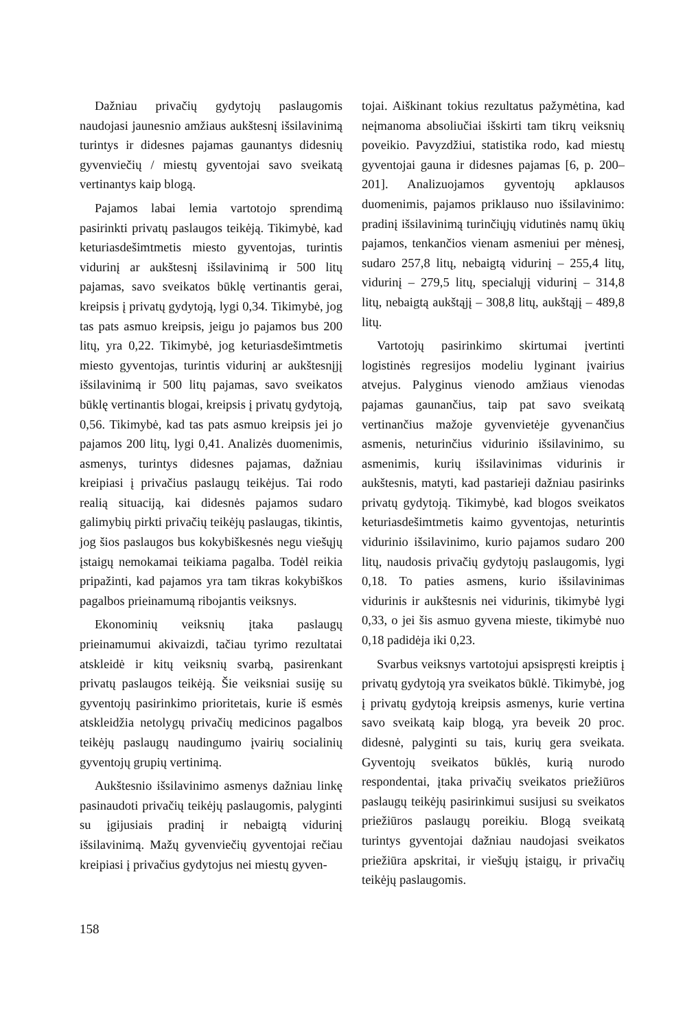Dažniau privačių gydytojų paslaugomis naudojasi jaunesnio amžiaus aukštesnį išsilavinimą turintys ir didesnes pajamas gaunantys didesnių gyvenviečių / miestų gyventojai savo sveikatą vertinantys kaip blogą.
Pajamos labai lemia vartotojo sprendimą pasirinkti privatų paslaugos teikėją. Tikimybė, kad keturiasdešimtmetis miesto gyventojas, turintis vidurinį ar aukštesnį išsilavinimą ir 500 litų pajamas, savo sveikatos būklę vertinantis gerai, kreipsis į privatų gydytoją, lygi 0,34. Tikimybė, jog tas pats asmuo kreipsis, jeigu jo pajamos bus 200 litų, yra 0,22. Tikimybė, jog keturiasdešimtmetis miesto gyventojas, turintis vidurinį ar aukštesnįjį išsilavinimą ir 500 litų pajamas, savo sveikatos būklę vertinantis blogai, kreipsis į privatų gydytoją, 0,56. Tikimybė, kad tas pats asmuo kreipsis jei jo pajamos 200 litų, lygi 0,41. Analizės duomenimis, asmenys, turintys didesnes pajamas, dažniau kreipiasi į privačius paslaugų teikėjus. Tai rodo realią situaciją, kai didesnės pajamos sudaro galimybių pirkti privačių teikėjų paslaugas, tikintis, jog šios paslaugos bus kokybiškesnės negu viešųjų įstaigų nemokamai teikiama pagalba. Todėl reikia pripažinti, kad pajamos yra tam tikras kokybiškos pagalbos prieinamumą ribojantis veiksnys.
Ekonominių veiksnių įtaka paslaugų prieinamumui akivaizdi, tačiau tyrimo rezultatai atskleidė ir kitų veiksnių svarbą, pasirenkant privatų paslaugos teikėją. Šie veiksniai susiję su gyventojų pasirinkimo prioritetais, kurie iš esmės atskleidžia netolygų privačių medicinos pagalbos teikėjų paslaugų naudingumo įvairių socialinių gyventojų grupių vertinimą.
Aukštesnio išsilavinimo asmenys dažniau linkę pasinaudoti privačių teikėjų paslaugomis, palyginti su įgijusiais pradinį ir nebaigtą vidurinį išsilavinimą. Mažų gyvenviečių gyventojai rečiau kreipiasi į privačius gydytojus nei miestų gyven-
tojai. Aiškinant tokius rezultatus pažymėtina, kad neįmanoma absoliučiai išskirti tam tikrų veiksnių poveikio. Pavyzdžiui, statistika rodo, kad miestų gyventojai gauna ir didesnes pajamas [6, p. 200–201]. Analizuojamos gyventojų apklausos duomenimis, pajamos priklauso nuo išsilavinimo: pradinį išsilavinimą turinčiųjų vidutinės namų ūkių pajamos, tenkančios vienam asmeniui per mėnesį, sudaro 257,8 litų, nebaigtą vidurinį – 255,4 litų, vidurinį – 279,5 litų, specialųjį vidurinį – 314,8 litų, nebaigtą aukštąjį – 308,8 litų, aukštąjį – 489,8 litų.
Vartotojų pasirinkimo skirtumai įvertinti logistinės regresijos modeliu lyginant įvairius atvejus. Palyginus vienodo amžiaus vienodas pajamas gaunančius, taip pat savo sveikatą vertinančius mažoje gyvenvietėje gyvenančius asmenis, neturinčius vidurinio išsilavinimo, su asmenimis, kurių išsilavinimas vidurinis ir aukštesnis, matyti, kad pastarieji dažniau pasirinks privatų gydytoją. Tikimybė, kad blogos sveikatos keturiasdešimtmetis kaimo gyventojas, neturintis vidurinio išsilavinimo, kurio pajamos sudaro 200 litų, naudosis privačių gydytojų paslaugomis, lygi 0,18. To paties asmens, kurio išsilavinimas vidurinis ir aukštesnis nei vidurinis, tikimybė lygi 0,33, o jei šis asmuo gyvena mieste, tikimybė nuo 0,18 padidėja iki 0,23.
Svarbus veiksnys vartotojui apsispręsti kreiptis į privatų gydytoją yra sveikatos būklė. Tikimybė, jog į privatų gydytoją kreipsis asmenys, kurie vertina savo sveikatą kaip blogą, yra beveik 20 proc. didesnė, palyginti su tais, kurių gera sveikata. Gyventojų sveikatos būklės, kurią nurodo respondentai, įtaka privačių sveikatos priežiūros paslaugų teikėjų pasirinkimui susijusi su sveikatos priežiūros paslaugų poreikiu. Blogą sveikatą turintys gyventojai dažniau naudojasi sveikatos priežiūra apskritai, ir viešųjų įstaigų, ir privačių teikėjų paslaugomis.
158